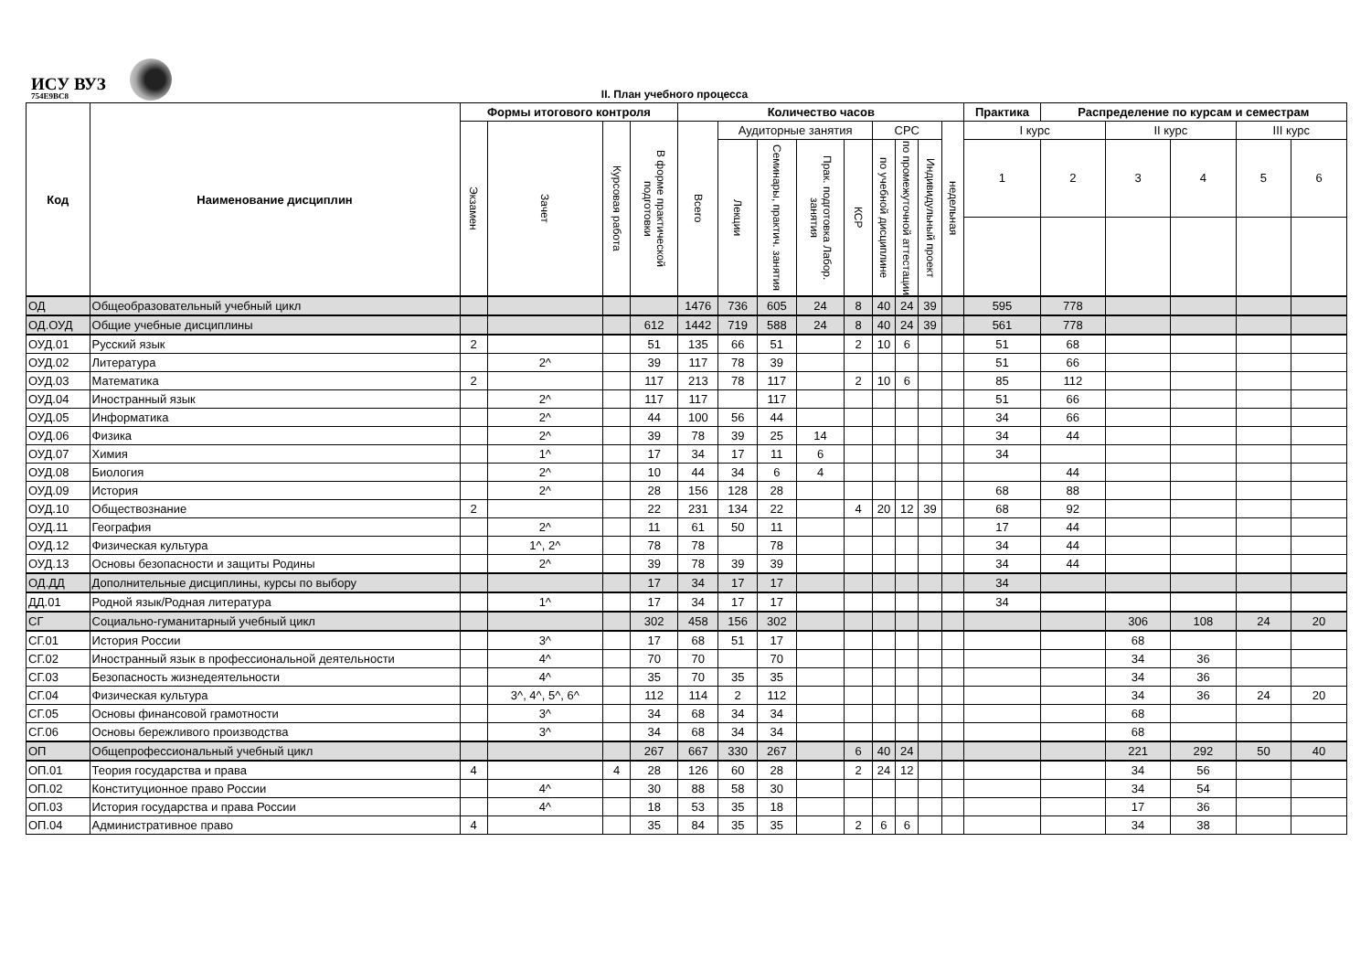ИСУ ВУЗ
754E9BC8
II. План учебного процесса
| Код | Наименование дисциплин | Формы итогового контроля | | | | Количество часов | | | | | | | | | Практика | Распределение по курсам и семестрам | | | | |
| --- | --- | --- | --- | --- | --- | --- | --- | --- | --- | --- | --- | --- | --- | --- | --- | --- | --- | --- | --- | --- |
| | | Экзамен | Зачет | Курсовая работа | В форме практической подготовки | Всего | Аудиторные занятия | | | | СРС | | | недельная | I курс | | II курс | | III курс | |
| | | | | | | | Лекции | Семинары, практич. занятия | Прак. подготовка Лабор. занятия | КСР | по учебной дисциплине | по промежуточной аттестации | Индивидульный проект | | 1 | 2 | 3 | 4 | 5 | 6 |
| ОД | Общеобразовательный учебный цикл | | | | | 1476 | 736 | 605 | 24 | 8 | 40 | 24 | 39 | | 595 | 778 | | | | |
| ОД.ОУД | Общие учебные дисциплины | | | | 612 | 1442 | 719 | 588 | 24 | 8 | 40 | 24 | 39 | | 561 | 778 | | | | |
| ОУД.01 | Русский язык | 2 | | | 51 | 135 | 66 | 51 | | 2 | 10 | 6 | | | 51 | 68 | | | | |
| ОУД.02 | Литература | | 2^ | | 39 | 117 | 78 | 39 | | | | | | | 51 | 66 | | | | |
| ОУД.03 | Математика | 2 | | | 117 | 213 | 78 | 117 | | 2 | 10 | 6 | | | 85 | 112 | | | | |
| ОУД.04 | Иностранный язык | | 2^ | | 117 | 117 | | 117 | | | | | | | 51 | 66 | | | | |
| ОУД.05 | Информатика | | 2^ | | 44 | 100 | 56 | 44 | | | | | | | 34 | 66 | | | | |
| ОУД.06 | Физика | | 2^ | | 39 | 78 | 39 | 25 | 14 | | | | | | 34 | 44 | | | | |
| ОУД.07 | Химия | | 1^ | | 17 | 34 | 17 | 11 | 6 | | | | | | 34 | | | | | |
| ОУД.08 | Биология | | 2^ | | 10 | 44 | 34 | 6 | 4 | | | | | | | 44 | | | | |
| ОУД.09 | История | | 2^ | | 28 | 156 | 128 | 28 | | | | | | | 68 | 88 | | | | |
| ОУД.10 | Обществознание | 2 | | | 22 | 231 | 134 | 22 | | 4 | 20 | 12 | 39 | | 68 | 92 | | | | |
| ОУД.11 | География | | 2^ | | 11 | 61 | 50 | 11 | | | | | | | 17 | 44 | | | | |
| ОУД.12 | Физическая культура | | 1^, 2^ | | 78 | 78 | | 78 | | | | | | | 34 | 44 | | | | |
| ОУД.13 | Основы безопасности и защиты Родины | | 2^ | | 39 | 78 | 39 | 39 | | | | | | | 34 | 44 | | | | |
| ОД.ДД | Дополнительные дисциплины, курсы по выбору | | | | 17 | 34 | 17 | 17 | | | | | | | 34 | | | | | |
| ДД.01 | Родной язык/Родная литература | | 1^ | | 17 | 34 | 17 | 17 | | | | | | | 34 | | | | | |
| СГ | Социально-гуманитарный учебный цикл | | | | 302 | 458 | 156 | 302 | | | | | | | | | 306 | 108 | 24 | 20 |
| СГ.01 | История России | | 3^ | | 17 | 68 | 51 | 17 | | | | | | | | | 68 | | | |
| СГ.02 | Иностранный язык в профессиональной деятельности | | 4^ | | 70 | 70 | | 70 | | | | | | | | | 34 | 36 | | |
| СГ.03 | Безопасность жизнедеятельности | | 4^ | | 35 | 70 | 35 | 35 | | | | | | | | | 34 | 36 | | |
| СГ.04 | Физическая культура | | 3^, 4^, 5^, 6^ | | 112 | 114 | 2 | 112 | | | | | | | | | 34 | 36 | 24 | 20 |
| СГ.05 | Основы финансовой грамотности | | 3^ | | 34 | 68 | 34 | 34 | | | | | | | | | 68 | | | |
| СГ.06 | Основы бережливого производства | | 3^ | | 34 | 68 | 34 | 34 | | | | | | | | | 68 | | | |
| ОП | Общепрофессиональный учебный цикл | | | | 267 | 667 | 330 | 267 | | 6 | 40 | 24 | | | | | 221 | 292 | 50 | 40 |
| ОП.01 | Теория государства и права | 4 | | 4 | 28 | 126 | 60 | 28 | | 2 | 24 | 12 | | | | | 34 | 56 | | |
| ОП.02 | Конституционное право России | | 4^ | | 30 | 88 | 58 | 30 | | | | | | | | | 34 | 54 | | |
| ОП.03 | История государства и права России | | 4^ | | 18 | 53 | 35 | 18 | | | | | | | | | 17 | 36 | | |
| ОП.04 | Административное право | 4 | | | 35 | 84 | 35 | 35 | | 2 | 6 | 6 | | | | | 34 | 38 | | |